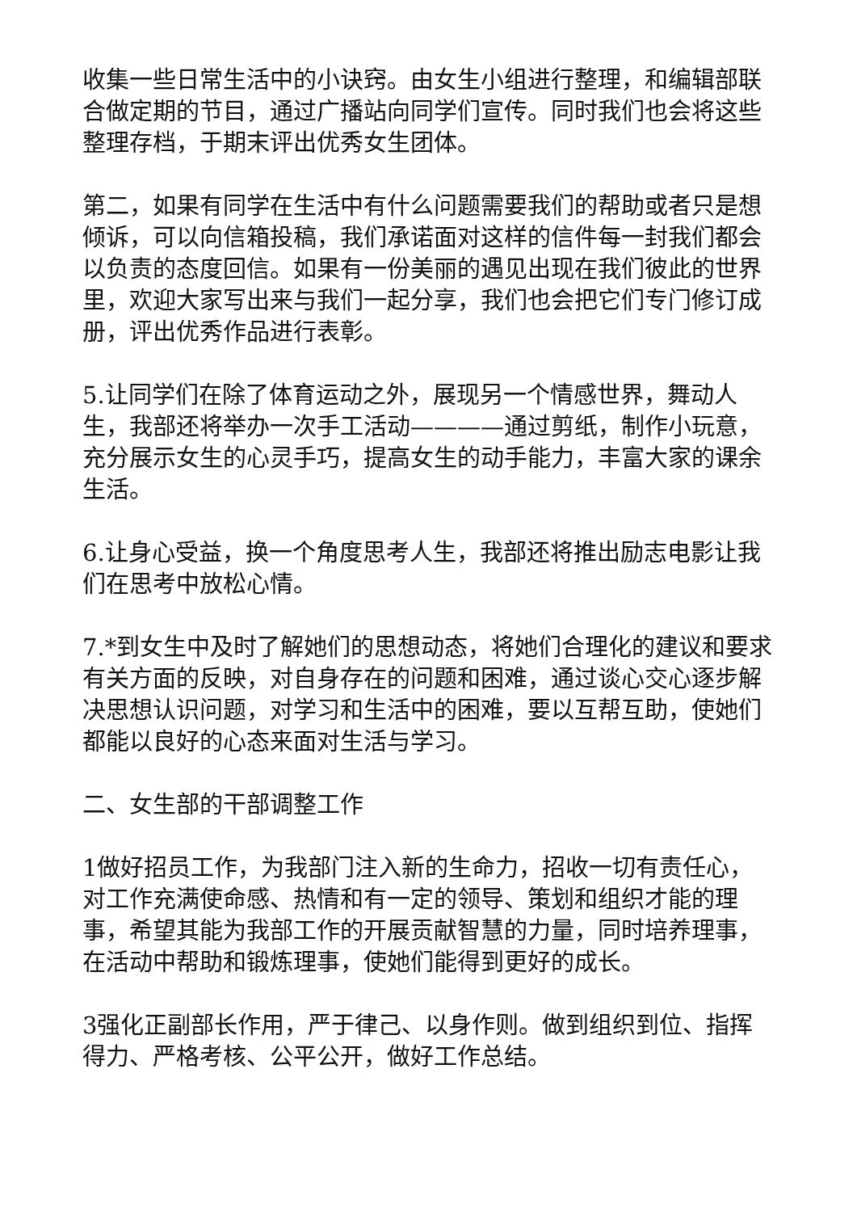收集一些日常生活中的小诀窍。由女生小组进行整理，和编辑部联合做定期的节目，通过广播站向同学们宣传。同时我们也会将这些整理存档，于期末评出优秀女生团体。
第二，如果有同学在生活中有什么问题需要我们的帮助或者只是想倾诉，可以向信箱投稿，我们承诺面对这样的信件每一封我们都会以负责的态度回信。如果有一份美丽的遇见出现在我们彼此的世界里，欢迎大家写出来与我们一起分享，我们也会把它们专门修订成册，评出优秀作品进行表彰。
5.让同学们在除了体育运动之外，展现另一个情感世界，舞动人生，我部还将举办一次手工活动————通过剪纸，制作小玩意，充分展示女生的心灵手巧，提高女生的动手能力，丰富大家的课余生活。
6.让身心受益，换一个角度思考人生，我部还将推出励志电影让我们在思考中放松心情。
7.*到女生中及时了解她们的思想动态，将她们合理化的建议和要求有关方面的反映，对自身存在的问题和困难，通过谈心交心逐步解决思想认识问题，对学习和生活中的困难，要以互帮互助，使她们都能以良好的心态来面对生活与学习。
二、女生部的干部调整工作
1做好招员工作，为我部门注入新的生命力，招收一切有责任心，对工作充满使命感、热情和有一定的领导、策划和组织才能的理事，希望其能为我部工作的开展贡献智慧的力量，同时培养理事，在活动中帮助和锻炼理事，使她们能得到更好的成长。
3强化正副部长作用，严于律己、以身作则。做到组织到位、指挥得力、严格考核、公平公开，做好工作总结。